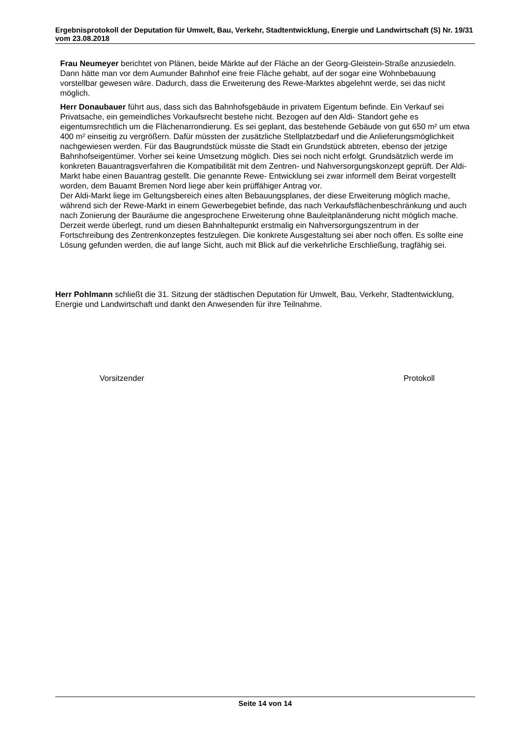Ergebnisprotokoll der Deputation für Umwelt, Bau, Verkehr, Stadtentwicklung, Energie und Landwirtschaft (S) Nr. 19/31 vom 23.08.2018
Frau Neumeyer berichtet von Plänen, beide Märkte auf der Fläche an der Georg-Gleistein-Straße anzusiedeln. Dann hätte man vor dem Aumunder Bahnhof eine freie Fläche gehabt, auf der sogar eine Wohnbebauung vorstellbar gewesen wäre. Dadurch, dass die Erweiterung des Rewe-Marktes abgelehnt werde, sei das nicht möglich.
Herr Donaubauer führt aus, dass sich das Bahnhofsgebäude in privatem Eigentum befinde. Ein Verkauf sei Privatsache, ein gemeindliches Vorkaufsrecht bestehe nicht. Bezogen auf den Aldi- Standort gehe es eigentumsrechtlich um die Flächenarrondierung. Es sei geplant, das bestehende Gebäude von gut 650 m² um etwa 400 m² einseitig zu vergrößern. Dafür müssten der zusätzliche Stellplatzbedarf und die Anlieferungsmöglichkeit nachgewiesen werden. Für das Baugrundstück müsste die Stadt ein Grundstück abtreten, ebenso der jetzige Bahnhofseigentümer. Vorher sei keine Umsetzung möglich. Dies sei noch nicht erfolgt. Grundsätzlich werde im konkreten Bauantragsverfahren die Kompatibilität mit dem Zentren- und Nahversorgungskonzept geprüft. Der Aldi-Markt habe einen Bauantrag gestellt. Die genannte Rewe- Entwicklung sei zwar informell dem Beirat vorgestellt worden, dem Bauamt Bremen Nord liege aber kein prüffähiger Antrag vor.
Der Aldi-Markt liege im Geltungsbereich eines alten Bebauungsplanes, der diese Erweiterung möglich mache, während sich der Rewe-Markt in einem Gewerbegebiet befinde, das nach Verkaufsflächenbeschränkung und auch nach Zonierung der Bauräume die angesprochene Erweiterung ohne Bauleitplanänderung nicht möglich mache.
Derzeit werde überlegt, rund um diesen Bahnhaltepunkt erstmalig ein Nahversorgungszentrum in der Fortschreibung des Zentrenkonzeptes festzulegen. Die konkrete Ausgestaltung sei aber noch offen. Es sollte eine Lösung gefunden werden, die auf lange Sicht, auch mit Blick auf die verkehrliche Erschließung, tragfähig sei.
Herr Pohlmann schließt die 31. Sitzung der städtischen Deputation für Umwelt, Bau, Verkehr, Stadtentwicklung, Energie und Landwirtschaft und dankt den Anwesenden für ihre Teilnahme.
Vorsitzender Protokoll
Seite 14 von 14